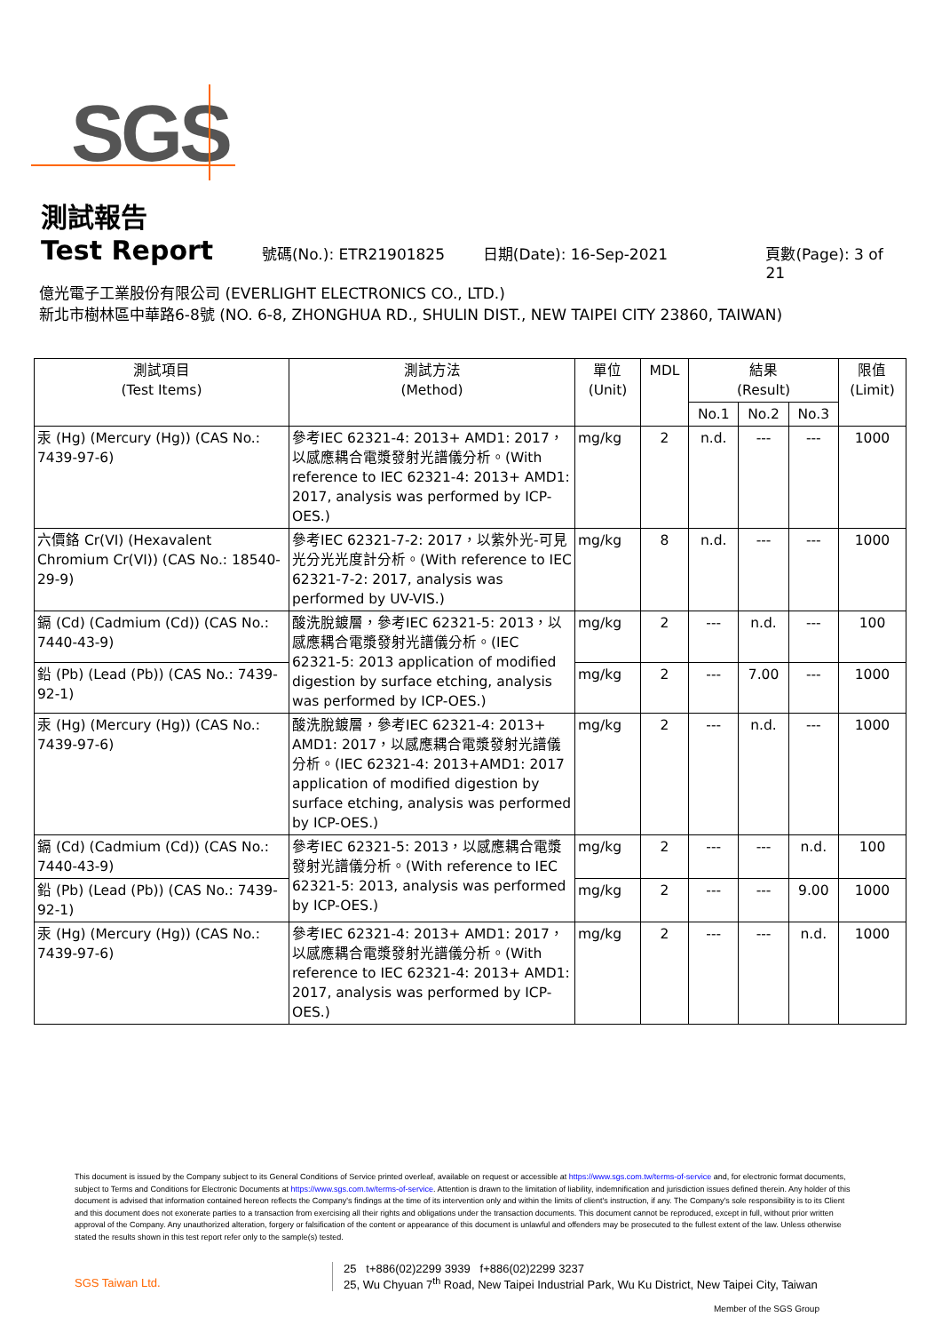SGS
測試報告
Test Report
號碼(No.): ETR21901825 日期(Date): 16-Sep-2021 頁數(Page): 3 of 21
億光電子工業股份有限公司 (EVERLIGHT ELECTRONICS CO., LTD.)
新北市樹林區中華路6-8號 (NO. 6-8, ZHONGHUA RD., SHULIN DIST., NEW TAIPEI CITY 23860, TAIWAN)
| 測試項目 (Test Items) | 測試方法 (Method) | 單位 (Unit) | MDL | 結果 (Result) | | | 限值 (Limit) |
| --- | --- | --- | --- | --- | --- | --- | --- |
| | | | | No.1 | No.2 | No.3 | |
| 汞 (Hg) (Mercury (Hg)) (CAS No.: 7439-97-6) | 參考IEC 62321-4: 2013+ AMD1: 2017，以感應耦合電漿發射光譜儀分析。(With reference to IEC 62321-4: 2013+ AMD1: 2017, analysis was performed by ICP-OES.) | mg/kg | 2 | n.d. | --- | --- | 1000 |
| 六價鉻 Cr(VI) (Hexavalent Chromium Cr(VI)) (CAS No.: 18540-29-9) | 參考IEC 62321-7-2: 2017，以紫外光-可見光分光光度計分析。(With reference to IEC 62321-7-2: 2017, analysis was performed by UV-VIS.) | mg/kg | 8 | n.d. | --- | --- | 1000 |
| 鎘 (Cd) (Cadmium (Cd)) (CAS No.: 7440-43-9) | 酸洗脫鍍層，參考IEC 62321-5: 2013，以感應耦合電漿發射光譜儀分析。(IEC 62321-5: 2013 application of modified digestion by surface etching, analysis was performed by ICP-OES.) | mg/kg | 2 | --- | n.d. | --- | 100 |
| 鉛 (Pb) (Lead (Pb)) (CAS No.: 7439-92-1) | | mg/kg | 2 | --- | 7.00 | --- | 1000 |
| 汞 (Hg) (Mercury (Hg)) (CAS No.: 7439-97-6) | 酸洗脫鍍層，參考IEC 62321-4: 2013+ AMD1: 2017，以感應耦合電漿發射光譜儀分析。(IEC 62321-4: 2013+AMD1: 2017 application of modified digestion by surface etching, analysis was performed by ICP-OES.) | mg/kg | 2 | --- | n.d. | --- | 1000 |
| 鎘 (Cd) (Cadmium (Cd)) (CAS No.: 7440-43-9) | 參考IEC 62321-5: 2013，以感應耦合電漿發射光譜儀分析。(With reference to IEC 62321-5: 2013, analysis was performed by ICP-OES.) | mg/kg | 2 | --- | --- | n.d. | 100 |
| 鉛 (Pb) (Lead (Pb)) (CAS No.: 7439-92-1) | | mg/kg | 2 | --- | --- | 9.00 | 1000 |
| 汞 (Hg) (Mercury (Hg)) (CAS No.: 7439-97-6) | 參考IEC 62321-4: 2013+ AMD1: 2017，以感應耦合電漿發射光譜儀分析。(With reference to IEC 62321-4: 2013+ AMD1: 2017, analysis was performed by ICP-OES.) | mg/kg | 2 | --- | --- | n.d. | 1000 |
This document is issued by the Company subject to its General Conditions of Service printed overleaf, available on request or accessible at https://www.sgs.com.tw/terms-of-service and, for electronic format documents, subject to Terms and Conditions for Electronic Documents at https://www.sgs.com.tw/terms-of-service. Attention is drawn to the limitation of liability, indemnification and jurisdiction issues defined therein. Any holder of this document is advised that information contained hereon reflects the Company's findings at the time of its intervention only and within the limits of client's instruction, if any. The Company's sole responsibility is to its Client and this document does not exonerate parties to a transaction from exercising all their rights and obligations under the transaction documents. This document cannot be reproduced, except in full, without prior written approval of the Company. Any unauthorized alteration, forgery or falsification of the content or appearance of this document is unlawful and offenders may be prosecuted to the fullest extent of the law. Unless otherwise stated the results shown in this test report refer only to the sample(s) tested.
SGS Taiwan Ltd. 25 t+886(02)2299 3939 f+886(02)2299 3237
25, Wu Chyuan 7<sup>th</sup> Road, New Taipei Industrial Park, Wu Ku District, New Taipei City, Taiwan
Member of the SGS Group